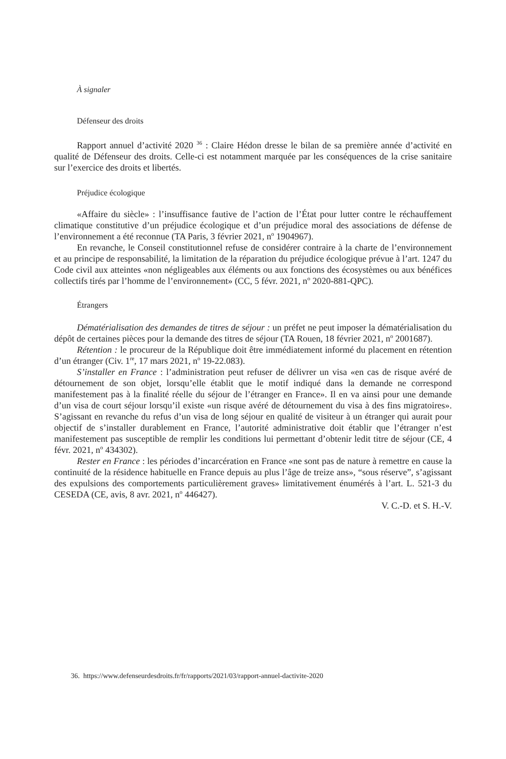À signaler
Défenseur des droits
Rapport annuel d’activité 2020 <sup>36</sup> : Claire Hédon dresse le bilan de sa première année d’activité en qualité de Défenseur des droits. Celle-ci est notamment marquée par les conséquences de la crise sanitaire sur l’exercice des droits et libertés.
Préjudice écologique
«Affaire du siècle» : l’insuffisance fautive de l’action de l’État pour lutter contre le réchauffement climatique constitutive d’un préjudice écologique et d’un préjudice moral des associations de défense de l’environnement a été reconnue (TA Paris, 3 février 2021, n<sup>o</sup> 1904967).
En revanche, le Conseil constitutionnel refuse de considérer contraire à la charte de l’environnement et au principe de responsabilité, la limitation de la réparation du préjudice écologique prévue à l’art. 1247 du Code civil aux atteintes «non négligeables aux éléments ou aux fonctions des écosystèmes ou aux bénéfices collectifs tirés par l’homme de l’environnement» (CC, 5 févr. 2021, n<sup>o</sup> 2020-881-QPC).
Étrangers
Dématérialisation des demandes de titres de séjour : un préfet ne peut imposer la dématérialisation du dépôt de certaines pièces pour la demande des titres de séjour (TA Rouen, 18 février 2021, n<sup>o</sup> 2001687).
Rétention : le procureur de la République doit être immédiatement informé du placement en rétention d’un étranger (Civ. 1<sup>re</sup>, 17 mars 2021, n<sup>o</sup> 19-22.083).
S’installer en France : l’administration peut refuser de délivrer un visa «en cas de risque avéré de détournement de son objet, lorsqu’elle établit que le motif indiqué dans la demande ne correspond manifestement pas à la finalité réelle du séjour de l’étranger en France». Il en va ainsi pour une demande d’un visa de court séjour lorsqu’il existe «un risque avéré de détournement du visa à des fins migratoires». S’agissant en revanche du refus d’un visa de long séjour en qualité de visiteur à un étranger qui aurait pour objectif de s’installer durablement en France, l’autorité administrative doit établir que l’étranger n’est manifestement pas susceptible de remplir les conditions lui permettant d’obtenir ledit titre de séjour (CE, 4 févr. 2021, n<sup>o</sup> 434302).
Rester en France : les périodes d’incarcération en France «ne sont pas de nature à remettre en cause la continuité de la résidence habituelle en France depuis au plus l’âge de treize ans», “sous réserve”, s’agissant des expulsions des comportements particulièrement graves» limitativement énumérés à l’art. L. 521-3 du CESEDA (CE, avis, 8 avr. 2021, n<sup>o</sup> 446427).
V. C.-D. et S. H.-V.
36. https://www.defenseurdesdroits.fr/fr/rapports/2021/03/rapport-annuel-dactivite-2020